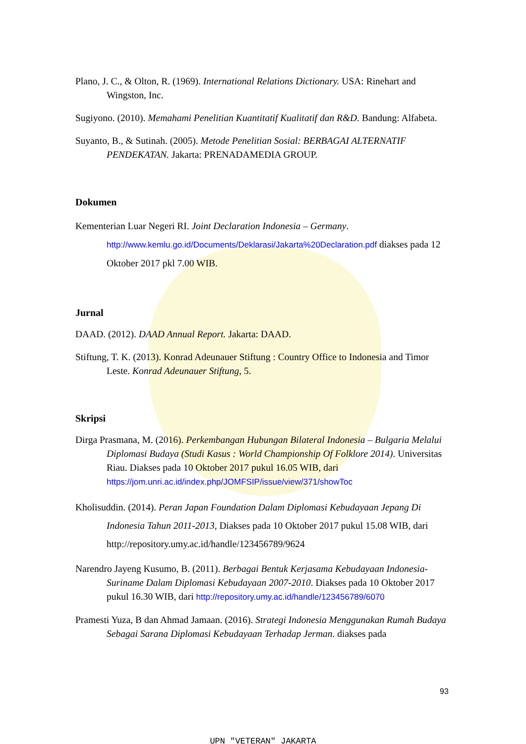Plano, J. C., & Olton, R. (1969). International Relations Dictionary. USA: Rinehart and Wingston, Inc.
Sugiyono. (2010). Memahami Penelitian Kuantitatif Kualitatif dan R&D. Bandung: Alfabeta.
Suyanto, B., & Sutinah. (2005). Metode Penelitian Sosial: BERBAGAI ALTERNATIF PENDEKATAN. Jakarta: PRENADAMEDIA GROUP.
Dokumen
Kementerian Luar Negeri RI. Joint Declaration Indonesia – Germany. http://www.kemlu.go.id/Documents/Deklarasi/Jakarta%20Declaration.pdf diakses pada 12 Oktober 2017 pkl 7.00 WIB.
Jurnal
DAAD. (2012). DAAD Annual Report. Jakarta: DAAD.
Stiftung, T. K. (2013). Konrad Adeunauer Stiftung : Country Office to Indonesia and Timor Leste. Konrad Adeunauer Stiftung, 5.
Skripsi
Dirga Prasmana, M. (2016). Perkembangan Hubungan Bilateral Indonesia – Bulgaria Melalui Diplomasi Budaya (Studi Kasus : World Championship Of Folklore 2014). Universitas Riau. Diakses pada 10 Oktober 2017 pukul 16.05 WIB, dari https://jom.unri.ac.id/index.php/JOMFSIP/issue/view/371/showToc
Kholisuddin. (2014). Peran Japan Foundation Dalam Diplomasi Kebudayaan Jepang Di Indonesia Tahun 2011-2013, Diakses pada 10 Oktober 2017 pukul 15.08 WIB, dari http://repository.umy.ac.id/handle/123456789/9624
Narendro Jayeng Kusumo, B. (2011). Berbagai Bentuk Kerjasama Kebudayaan Indonesia-Suriname Dalam Diplomasi Kebudayaan 2007-2010. Diakses pada 10 Oktober 2017 pukul 16.30 WIB, dari http://repository.umy.ac.id/handle/123456789/6070
Pramesti Yuza, B dan Ahmad Jamaan. (2016). Strategi Indonesia Menggunakan Rumah Budaya Sebagai Sarana Diplomasi Kebudayaan Terhadap Jerman. diakses pada
93
UPN "VETERAN" JAKARTA